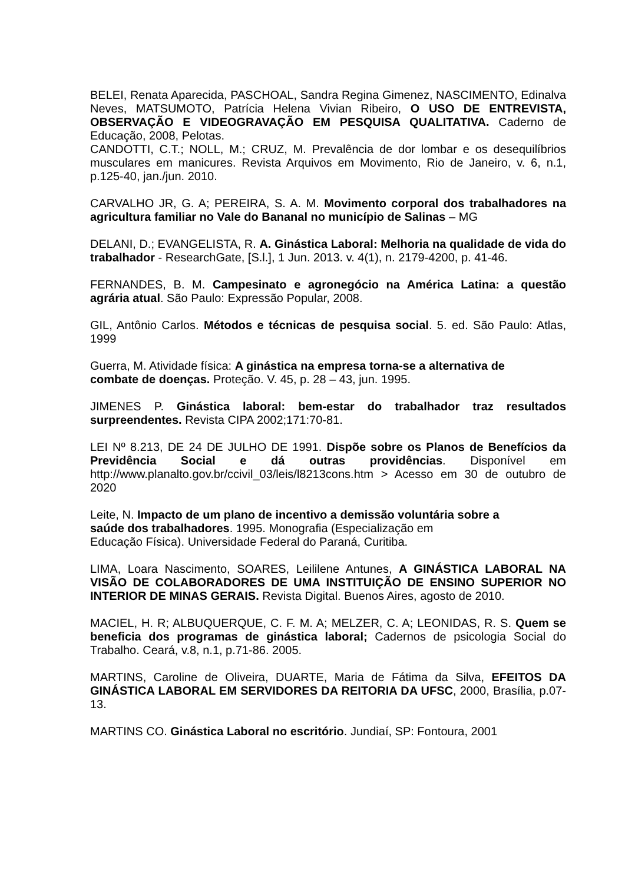BELEI, Renata Aparecida, PASCHOAL, Sandra Regina Gimenez, NASCIMENTO, Edinalva Neves, MATSUMOTO, Patrícia Helena Vivian Ribeiro, O USO DE ENTREVISTA, OBSERVAÇÃO E VIDEOGRAVAÇÃO EM PESQUISA QUALITATIVA. Caderno de Educação, 2008, Pelotas.
CANDOTTI, C.T.; NOLL, M.; CRUZ, M. Prevalência de dor lombar e os desequilíbrios musculares em manicures. Revista Arquivos em Movimento, Rio de Janeiro, v. 6, n.1, p.125-40, jan./jun. 2010.
CARVALHO JR, G. A; PEREIRA, S. A. M. Movimento corporal dos trabalhadores na agricultura familiar no Vale do Bananal no município de Salinas – MG
DELANI, D.; EVANGELISTA, R. A. Ginástica Laboral: Melhoria na qualidade de vida do trabalhador - ResearchGate, [S.l.], 1 Jun. 2013. v. 4(1), n. 2179-4200, p. 41-46.
FERNANDES, B. M. Campesinato e agronegócio na América Latina: a questão agrária atual. São Paulo: Expressão Popular, 2008.
GIL, Antônio Carlos. Métodos e técnicas de pesquisa social. 5. ed. São Paulo: Atlas, 1999
Guerra, M. Atividade física: A ginástica na empresa torna-se a alternativa de
combate de doenças. Proteção. V. 45, p. 28 – 43, jun. 1995.
JIMENES P. Ginástica laboral: bem-estar do trabalhador traz resultados surpreendentes. Revista CIPA 2002;171:70-81.
LEI Nº 8.213, DE 24 DE JULHO DE 1991. Dispõe sobre os Planos de Benefícios da Previdência Social e dá outras providências. Disponível em http://www.planalto.gov.br/ccivil_03/leis/l8213cons.htm > Acesso em 30 de outubro de 2020
Leite, N. Impacto de um plano de incentivo a demissão voluntária sobre a
saúde dos trabalhadores. 1995. Monografia (Especialização em
Educação Física). Universidade Federal do Paraná, Curitiba.
LIMA, Loara Nascimento, SOARES, Leililene Antunes, A GINÁSTICA LABORAL NA VISÃO DE COLABORADORES DE UMA INSTITUIÇÃO DE ENSINO SUPERIOR NO INTERIOR DE MINAS GERAIS. Revista Digital. Buenos Aires, agosto de 2010.
MACIEL, H. R; ALBUQUERQUE, C. F. M. A; MELZER, C. A; LEONIDAS, R. S. Quem se beneficia dos programas de ginástica laboral; Cadernos de psicologia Social do Trabalho. Ceará, v.8, n.1, p.71-86. 2005.
MARTINS, Caroline de Oliveira, DUARTE, Maria de Fátima da Silva, EFEITOS DA GINÁSTICA LABORAL EM SERVIDORES DA REITORIA DA UFSC, 2000, Brasília, p.07-13.
MARTINS CO. Ginástica Laboral no escritório. Jundiaí, SP: Fontoura, 2001